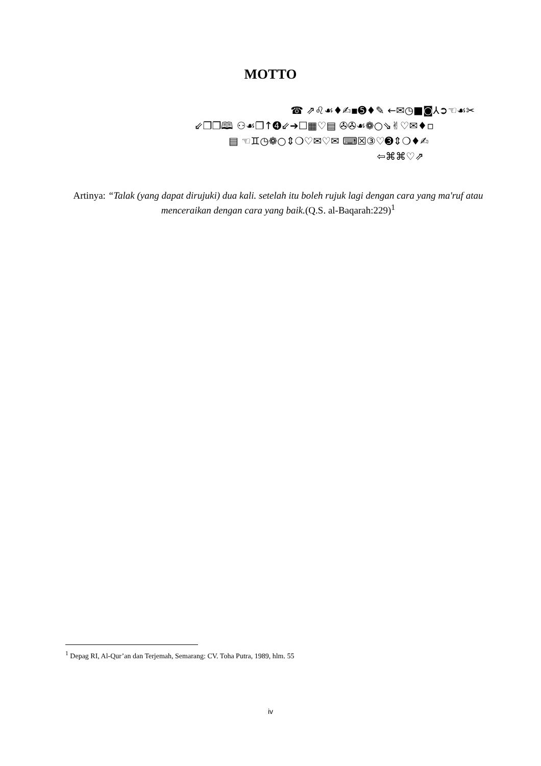MOTTO
☎ ⇗♌☙♦✍▪➎♦✎ ←✉◷■◙⅄➲☜☙✂
⇙❐❐🕮 ⚇☙❐↑➍⇙➔☐▦♡▤ ✇✇☙❁○⇘✌♡✉♦▫
▤ ☜♊◷❁○⇕❍♡✉♡✉ ⌨☒③♡➌⇕❍♦✍
⇦⌘⌘♡⇗
Artinya: “Talak (yang dapat dirujuki) dua kali. setelah itu boleh rujuk lagi dengan cara yang ma'ruf atau menceraikan dengan cara yang baik.(Q.S. al-Baqarah:229)<sup>1</sup>
<sup>1</sup> Depag RI, Al-Qur’an dan Terjemah, Semarang: CV. Toha Putra, 1989, hlm. 55
iv